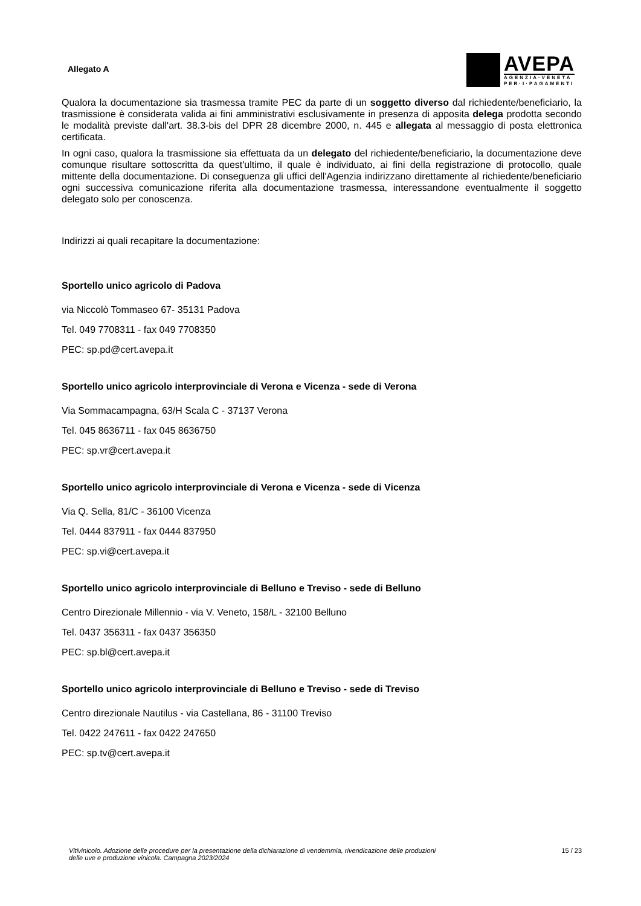Allegato A
AVEPA
AGENZIA·VENETA
PER·I·PAGAMENTI
Qualora la documentazione sia trasmessa tramite PEC da parte di un soggetto diverso dal richiedente/beneficiario, la trasmissione è considerata valida ai fini amministrativi esclusivamente in presenza di apposita delega prodotta secondo le modalità previste dall'art. 38.3-bis del DPR 28 dicembre 2000, n. 445 e allegata al messaggio di posta elettronica certificata.
In ogni caso, qualora la trasmissione sia effettuata da un delegato del richiedente/beneficiario, la documentazione deve comunque risultare sottoscritta da quest'ultimo, il quale è individuato, ai fini della registrazione di protocollo, quale mittente della documentazione. Di conseguenza gli uffici dell'Agenzia indirizzano direttamente al richiedente/beneficiario ogni successiva comunicazione riferita alla documentazione trasmessa, interessandone eventualmente il soggetto delegato solo per conoscenza.
Indirizzi ai quali recapitare la documentazione:
Sportello unico agricolo di Padova
via Niccolò Tommaseo 67- 35131 Padova
Tel. 049 7708311 - fax 049 7708350
PEC: sp.pd@cert.avepa.it
Sportello unico agricolo interprovinciale di Verona e Vicenza - sede di Verona
Via Sommacampagna, 63/H Scala C - 37137 Verona
Tel. 045 8636711 - fax 045 8636750
PEC: sp.vr@cert.avepa.it
Sportello unico agricolo interprovinciale di Verona e Vicenza - sede di Vicenza
Via Q. Sella, 81/C - 36100 Vicenza
Tel. 0444 837911 - fax 0444 837950
PEC: sp.vi@cert.avepa.it
Sportello unico agricolo interprovinciale di Belluno e Treviso - sede di Belluno
Centro Direzionale Millennio - via V. Veneto, 158/L - 32100 Belluno
Tel. 0437 356311 - fax 0437 356350
PEC: sp.bl@cert.avepa.it
Sportello unico agricolo interprovinciale di Belluno e Treviso - sede di Treviso
Centro direzionale Nautilus - via Castellana, 86 - 31100 Treviso
Tel. 0422 247611 - fax 0422 247650
PEC: sp.tv@cert.avepa.it
Vitivinicolo. Adozione delle procedure per la presentazione della dichiarazione di vendemmia, rivendicazione delle produzioni
delle uve e produzione vinicola. Campagna 2023/2024 15 / 23